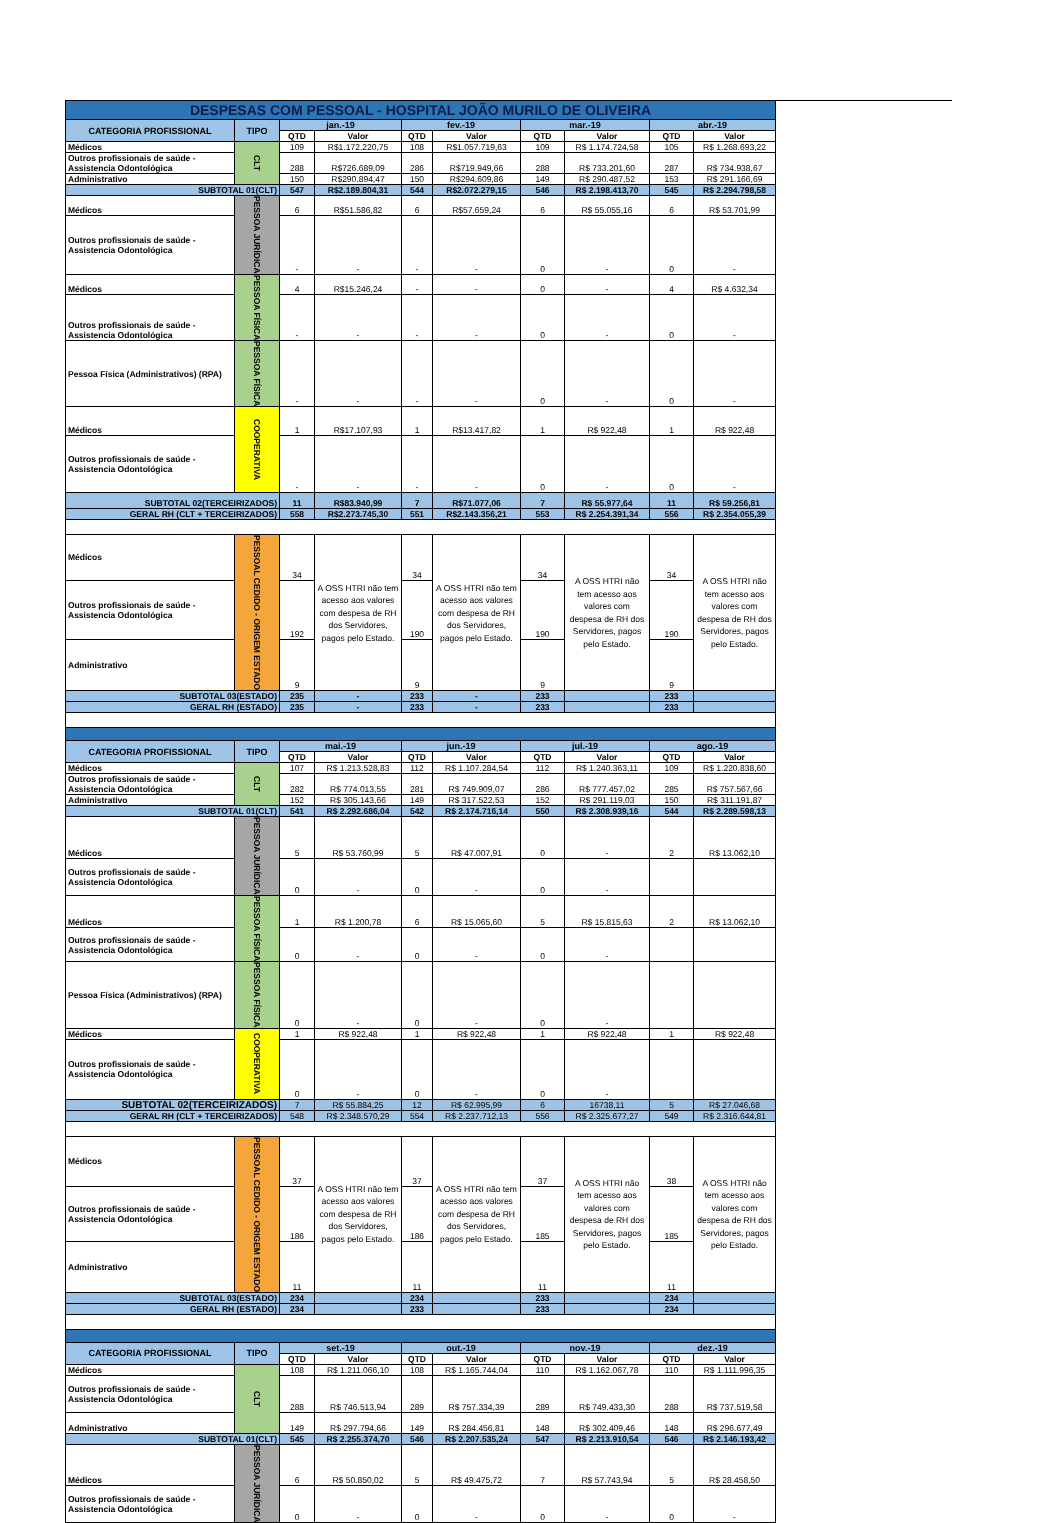| DESPESAS COM PESSOAL - HOSPITAL JOÃO MURILO DE OLIVEIRA | | | | | | | | | |
| CATEGORIA PROFISSIONAL | TIPO | jan.-19 | | fev.-19 | | mar.-19 | | abr.-19 | |
| | | QTD | Valor | QTD | Valor | QTD | Valor | QTD | Valor |
| Médicos | CLT | 109 | R$1.172.220,75 | 108 | R$1.057.719,63 | 109 | R$ 1.174.724,58 | 105 | R$ 1.268.693,22 |
| Outros profissionais de saúde - Assistencia Odontológica | | 288 | R$726.689,09 | 286 | R$719.949,66 | 288 | R$ 733.201,60 | 287 | R$ 734.938,67 |
| Administrativo | | 150 | R$290.894,47 | 150 | R$294.609,86 | 149 | R$ 290.487,52 | 153 | R$ 291.166,69 |
| SUBTOTAL 01(CLT) | | 547 | R$2.189.804,31 | 544 | R$2.072.279,15 | 546 | R$ 2.198.413,70 | 545 | R$ 2.294.798,58 |
| Médicos | PESSOA JURÍDICA | 6 | R$51.586,82 | 6 | R$57.659,24 | 6 | R$ 55.055,16 | 6 | R$ 53.701,99 |
| Outros profissionais de saúde - Assistencia Odontológica | | - | - | - | - | 0 | - | 0 | - |
| Médicos | PESSOA FÍSICA | 4 | R$15.246,24 | - | - | 0 | - | 4 | R$ 4.632,34 |
| Outros profissionais de saúde - Assistencia Odontológica | | - | - | - | - | 0 | - | 0 | - |
| Pessoa Física (Administrativos) (RPA) | PESSOA FÍSICA | - | - | - | - | 0 | - | 0 | - |
| Médicos | COOPERATIVA | 1 | R$17.107,93 | 1 | R$13.417,82 | 1 | R$ 922,48 | 1 | R$ 922,48 |
| Outros profissionais de saúde - Assistencia Odontológica | | - | - | - | - | 0 | - | 0 | - |
| SUBTOTAL 02(TERCEIRIZADOS) | | 11 | R$83.940,99 | 7 | R$71.077,06 | 7 | R$ 55.977,64 | 11 | R$ 59.256,81 |
| GERAL RH (CLT + TERCEIRIZADOS) | | 558 | R$2.273.745,30 | 551 | R$2.143.356,21 | 553 | R$ 2.254.391,34 | 556 | R$ 2.354.055,39 |
| Médicos | PESSOAL CEDIDO - ORIGEM ESTADO | 34 | A OSS HTRI não tem acesso aos valores com despesa de RH dos Servidores, pagos pelo Estado. | 34 | A OSS HTRI não tem acesso aos valores com despesa de RH dos Servidores, pagos pelo Estado. | 34 | A OSS HTRI não tem acesso aos valores com despesa de RH dos Servidores, pagos pelo Estado. | 34 | A OSS HTRI não tem acesso aos valores com despesa de RH dos Servidores, pagos pelo Estado. |
| Outros profissionais de saúde - Assistencia Odontológica | | 192 | | 190 | | 190 | | 190 | |
| Administrativo | | 9 | | 9 | | 9 | | 9 | |
| SUBTOTAL 03(ESTADO) | | 235 | - | 233 | - | 233 | | 233 | |
| GERAL RH (ESTADO) | | 235 | - | 233 | - | 233 | | 233 | |
| CATEGORIA PROFISSIONAL | TIPO | mai.-19 | | jun.-19 | | jul.-19 | | ago.-19 | |
| | | QTD | Valor | QTD | Valor | QTD | Valor | QTD | Valor |
| Médicos | CLT | 107 | R$ 1.213.528,83 | 112 | R$ 1.107.284,54 | 112 | R$ 1.240.363,11 | 109 | R$ 1.220.838,60 |
| Outros profissionais de saúde - Assistencia Odontológica | | 282 | R$ 774.013,55 | 281 | R$ 749.909,07 | 286 | R$ 777.457,02 | 285 | R$ 757.567,66 |
| Administrativo | | 152 | R$ 305.143,66 | 149 | R$ 317.522,53 | 152 | R$ 291.119,03 | 150 | R$ 311.191,87 |
| SUBTOTAL 01(CLT) | | 541 | R$ 2.292.686,04 | 542 | R$ 2.174.716,14 | 550 | R$ 2.308.939,16 | 544 | R$ 2.289.598,13 |
| Médicos | PESSOA JURÍDICA | 5 | R$ 53.760,99 | 5 | R$ 47.007,91 | 0 | - | 2 | R$ 13.062,10 |
| Outros profissionais de saúde - Assistencia Odontológica | | 0 | - | 0 | - | 0 | - | | |
| Médicos | PESSOA FÍSICA | 1 | R$ 1.200,78 | 6 | R$ 15.065,60 | 5 | R$ 15.815,63 | 2 | R$ 13.062,10 |
| Outros profissionais de saúde - Assistencia Odontológica | | 0 | - | 0 | - | 0 | - | | |
| Pessoa Física (Administrativos) (RPA) | PESSOA FÍSICA | 0 | - | 0 | - | 0 | - | | |
| Médicos | COOPERATIVA | 1 | R$ 922,48 | 1 | R$ 922,48 | 1 | R$ 922,48 | 1 | R$ 922,48 |
| Outros profissionais de saúde - Assistencia Odontológica | | 0 | - | 0 | - | 0 | - | | |
| SUBTOTAL 02(TERCEIRIZADOS) | | 7 | R$ 55.884,25 | 12 | R$ 62.995,99 | 6 | 16738,11 | 5 | R$ 27.046,68 |
| GERAL RH (CLT + TERCEIRIZADOS) | | 548 | R$ 2.348.570,29 | 554 | R$ 2.237.712,13 | 556 | R$ 2.325.677,27 | 549 | R$ 2.316.644,81 |
| Médicos | PESSOAL CEDIDO - ORIGEM ESTADO | 37 | A OSS HTRI não tem acesso aos valores com despesa de RH dos Servidores, pagos pelo Estado. | 37 | A OSS HTRI não tem acesso aos valores com despesa de RH dos Servidores, pagos pelo Estado. | 37 | A OSS HTRI não tem acesso aos valores com despesa de RH dos Servidores, pagos pelo Estado. | 38 | A OSS HTRI não tem acesso aos valores com despesa de RH dos Servidores, pagos pelo Estado. |
| Outros profissionais de saúde - Assistencia Odontológica | | 186 | | 186 | | 185 | | 185 | |
| Administrativo | | 11 | | 11 | | 11 | | 11 | |
| SUBTOTAL 03(ESTADO) | | 234 | | 234 | | 233 | | 234 | |
| GERAL RH (ESTADO) | | 234 | | 233 | | 233 | | 234 | |
| CATEGORIA PROFISSIONAL | TIPO | set.-19 | | out.-19 | | nov.-19 | | dez.-19 | |
| | | QTD | Valor | QTD | Valor | QTD | Valor | QTD | Valor |
| Médicos | CLT | 108 | R$ 1.211.066,10 | 108 | R$ 1.165.744,04 | 110 | R$ 1.162.067,78 | 110 | R$ 1.111.996,35 |
| Outros profissionais de saúde - Assistencia Odontológica | | 288 | R$ 746.513,94 | 289 | R$ 757.334,39 | 289 | R$ 749.433,30 | 288 | R$ 737.519,58 |
| Administrativo | | 149 | R$ 297.794,66 | 149 | R$ 284.456,81 | 148 | R$ 302.409,46 | 148 | R$ 296.677,49 |
| SUBTOTAL 01(CLT) | | 545 | R$ 2.255.374,70 | 546 | R$ 2.207.535,24 | 547 | R$ 2.213.910,54 | 546 | R$ 2.146.193,42 |
| Médicos | PESSOA JURÍDICA | 6 | R$ 50.850,02 | 5 | R$ 49.475,72 | 7 | R$ 57.743,94 | 5 | R$ 28.458,50 |
| Outros profissionais de saúde - Assistencia Odontológica | | 0 | - | 0 | - | 0 | - | 0 | - |